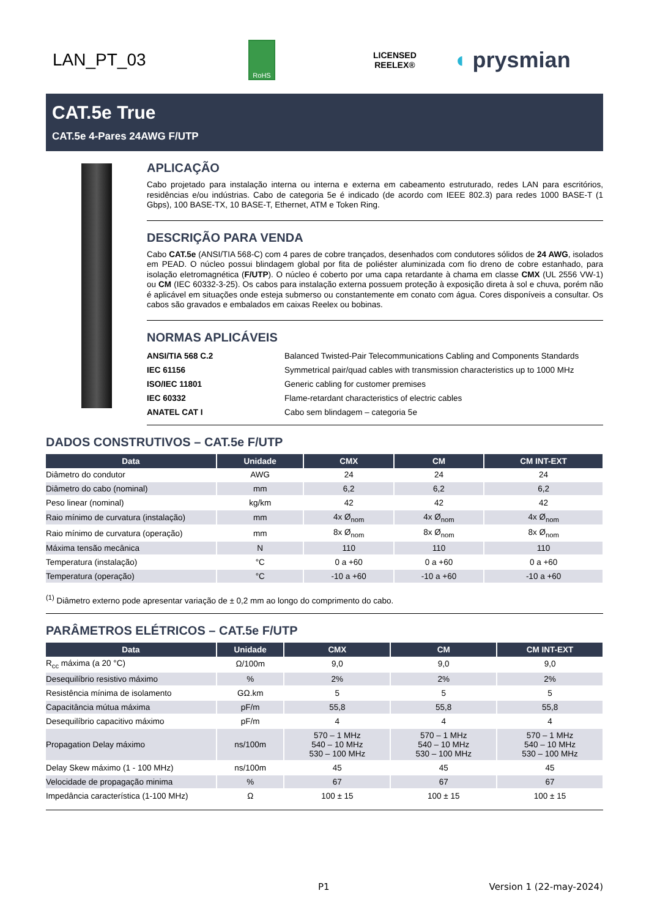LAN_PT_03
RoHS
LICENSED
REELEX®
◖ prysmian
CAT.5e True
CAT.5e 4-Pares 24AWG F/UTP
APLICAÇÃO
Cabo projetado para instalação interna ou interna e externa em cabeamento estruturado, redes LAN para escritórios, residências e/ou indústrias. Cabo de categoria 5e é indicado (de acordo com IEEE 802.3) para redes 1000 BASE-T (1 Gbps), 100 BASE-TX, 10 BASE-T, Ethernet, ATM e Token Ring.
DESCRIÇÃO PARA VENDA
Cabo CAT.5e (ANSI/TIA 568-C) com 4 pares de cobre trançados, desenhados com condutores sólidos de 24 AWG, isolados em PEAD. O núcleo possui blindagem global por fita de poliéster aluminizada com fio dreno de cobre estanhado, para isolação eletromagnética (F/UTP). O núcleo é coberto por uma capa retardante à chama em classe CMX (UL 2556 VW-1) ou CM (IEC 60332-3-25). Os cabos para instalação externa possuem proteção à exposição direta à sol e chuva, porém não é aplicável em situações onde esteja submerso ou constantemente em conato com água. Cores disponíveis a consultar. Os cabos são gravados e embalados em caixas Reelex ou bobinas.
NORMAS APLICÁVEIS
| ANSI/TIA 568 C.2 | Balanced Twisted-Pair Telecommunications Cabling and Components Standards |
| IEC 61156 | Symmetrical pair/quad cables with transmission characteristics up to 1000 MHz |
| ISO/IEC 11801 | Generic cabling for customer premises |
| IEC 60332 | Flame-retardant characteristics of electric cables |
| ANATEL CAT I | Cabo sem blindagem – categoria 5e |
DADOS CONSTRUTIVOS – CAT.5e F/UTP
| Data | Unidade | CMX | CM | CM INT-EXT |
| --- | --- | --- | --- | --- |
| Diâmetro do condutor | AWG | 24 | 24 | 24 |
| Diâmetro do cabo (nominal) | mm | 6,2 | 6,2 | 6,2 |
| Peso linear (nominal) | kg/km | 42 | 42 | 42 |
| Raio mínimo de curvatura (instalação) | mm | 4x Ø<sub>nom</sub> | 4x Ø<sub>nom</sub> | 4x Ø<sub>nom</sub> |
| Raio mínimo de curvatura (operação) | mm | 8x Ø<sub>nom</sub> | 8x Ø<sub>nom</sub> | 8x Ø<sub>nom</sub> |
| Máxima tensão mecânica | N | 110 | 110 | 110 |
| Temperatura (instalação) | °C | 0 a +60 | 0 a +60 | 0 a +60 |
| Temperatura (operação) | °C | -10 a +60 | -10 a +60 | -10 a +60 |
<sup>(1)</sup> Diâmetro externo pode apresentar variação de ± 0,2 mm ao longo do comprimento do cabo.
PARÂMETROS ELÉTRICOS – CAT.5e F/UTP
| Data | Unidade | CMX | CM | CM INT-EXT |
| --- | --- | --- | --- | --- |
| R<sub>cc</sub> máxima (a 20 °C) | Ω/100m | 9,0 | 9,0 | 9,0 |
| Desequilíbrio resistivo máximo | % | 2% | 2% | 2% |
| Resistência mínima de isolamento | GΩ.km | 5 | 5 | 5 |
| Capacitância mútua máxima | pF/m | 55,8 | 55,8 | 55,8 |
| Desequilíbrio capacitivo máximo | pF/m | 4 | 4 | 4 |
| Propagation Delay máximo | ns/100m | 570 – 1 MHz 540 – 10 MHz 530 – 100 MHz | 570 – 1 MHz 540 – 10 MHz 530 – 100 MHz | 570 – 1 MHz 540 – 10 MHz 530 – 100 MHz |
| Delay Skew máximo (1 - 100 MHz) | ns/100m | 45 | 45 | 45 |
| Velocidade de propagação minima | % | 67 | 67 | 67 |
| Impedância característica (1-100 MHz) | Ω | 100 ± 15 | 100 ± 15 | 100 ± 15 |
P1 Version 1 (22-may-2024)